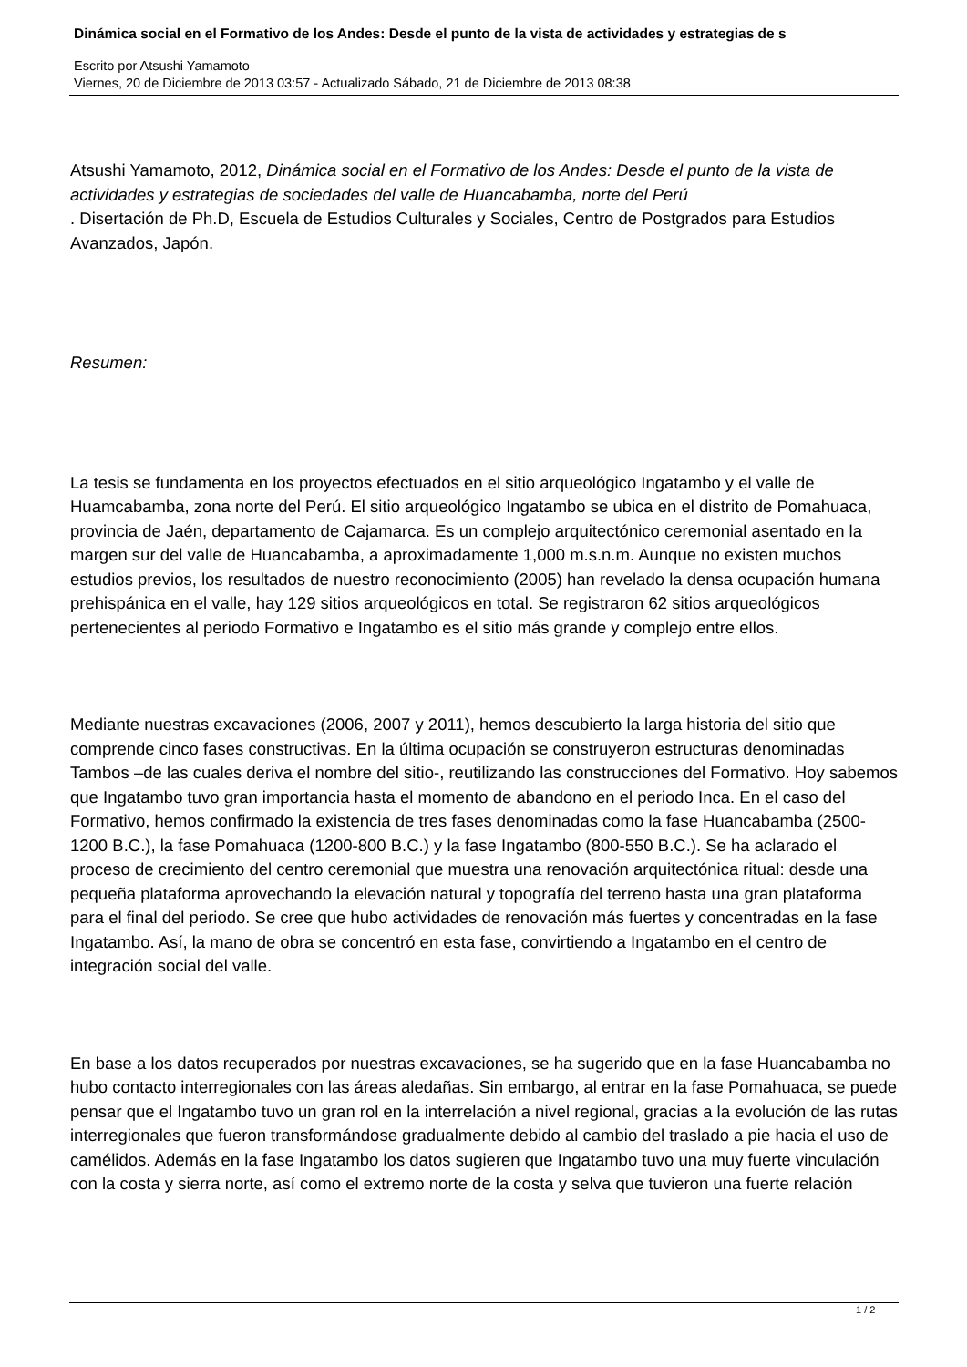Dinámica social en el Formativo de los Andes: Desde el punto de la vista de actividades y estrategias de s
Escrito por Atsushi Yamamoto
Viernes, 20 de Diciembre de 2013 03:57 - Actualizado Sábado, 21 de Diciembre de 2013 08:38
Atsushi Yamamoto, 2012, Dinámica social en el Formativo de los Andes: Desde el punto de la vista de actividades y estrategias de sociedades del valle de Huancabamba, norte del Perú
. Disertación de Ph.D, Escuela de Estudios Culturales y Sociales, Centro de Postgrados para Estudios Avanzados, Japón.
Resumen:
La tesis se fundamenta en los proyectos efectuados en el sitio arqueológico Ingatambo y el valle de Huamcabamba, zona norte del Perú. El sitio arqueológico Ingatambo se ubica en el distrito de Pomahuaca, provincia de Jaén, departamento de Cajamarca. Es un complejo arquitectónico ceremonial asentado en la margen sur del valle de Huancabamba, a aproximadamente 1,000 m.s.n.m. Aunque no existen muchos estudios previos, los resultados de nuestro reconocimiento (2005) han revelado la densa ocupación humana prehispánica en el valle, hay 129 sitios arqueológicos en total. Se registraron 62 sitios arqueológicos pertenecientes al periodo Formativo e Ingatambo es el sitio más grande y complejo entre ellos.
Mediante nuestras excavaciones (2006, 2007 y 2011), hemos descubierto la larga historia del sitio que comprende cinco fases constructivas. En la última ocupación se construyeron estructuras denominadas Tambos –de las cuales deriva el nombre del sitio-, reutilizando las construcciones del Formativo. Hoy sabemos que Ingatambo tuvo gran importancia hasta el momento de abandono en el periodo Inca. En el caso del Formativo, hemos confirmado la existencia de tres fases denominadas como la fase Huancabamba (2500-1200 B.C.), la fase Pomahuaca (1200-800 B.C.) y la fase Ingatambo (800-550 B.C.). Se ha aclarado el proceso de crecimiento del centro ceremonial que muestra una renovación arquitectónica ritual: desde una pequeña plataforma aprovechando la elevación natural y topografía del terreno hasta una gran plataforma para el final del periodo. Se cree que hubo actividades de renovación más fuertes y concentradas en la fase Ingatambo. Así, la mano de obra se concentró en esta fase, convirtiendo a Ingatambo en el centro de integración social del valle.
En base a los datos recuperados por nuestras excavaciones, se ha sugerido que en la fase Huancabamba no hubo contacto interregionales con las áreas aledañas. Sin embargo, al entrar en la fase Pomahuaca, se puede pensar que el Ingatambo tuvo un gran rol en la interrelación a nivel regional, gracias a la evolución de las rutas interregionales que fueron transformándose gradualmente debido al cambio del traslado a pie hacia el uso de camélidos. Además en la fase Ingatambo los datos sugieren que Ingatambo tuvo una muy fuerte vinculación con la costa y sierra norte, así como el extremo norte de la costa y selva que tuvieron una fuerte relación
1 / 2